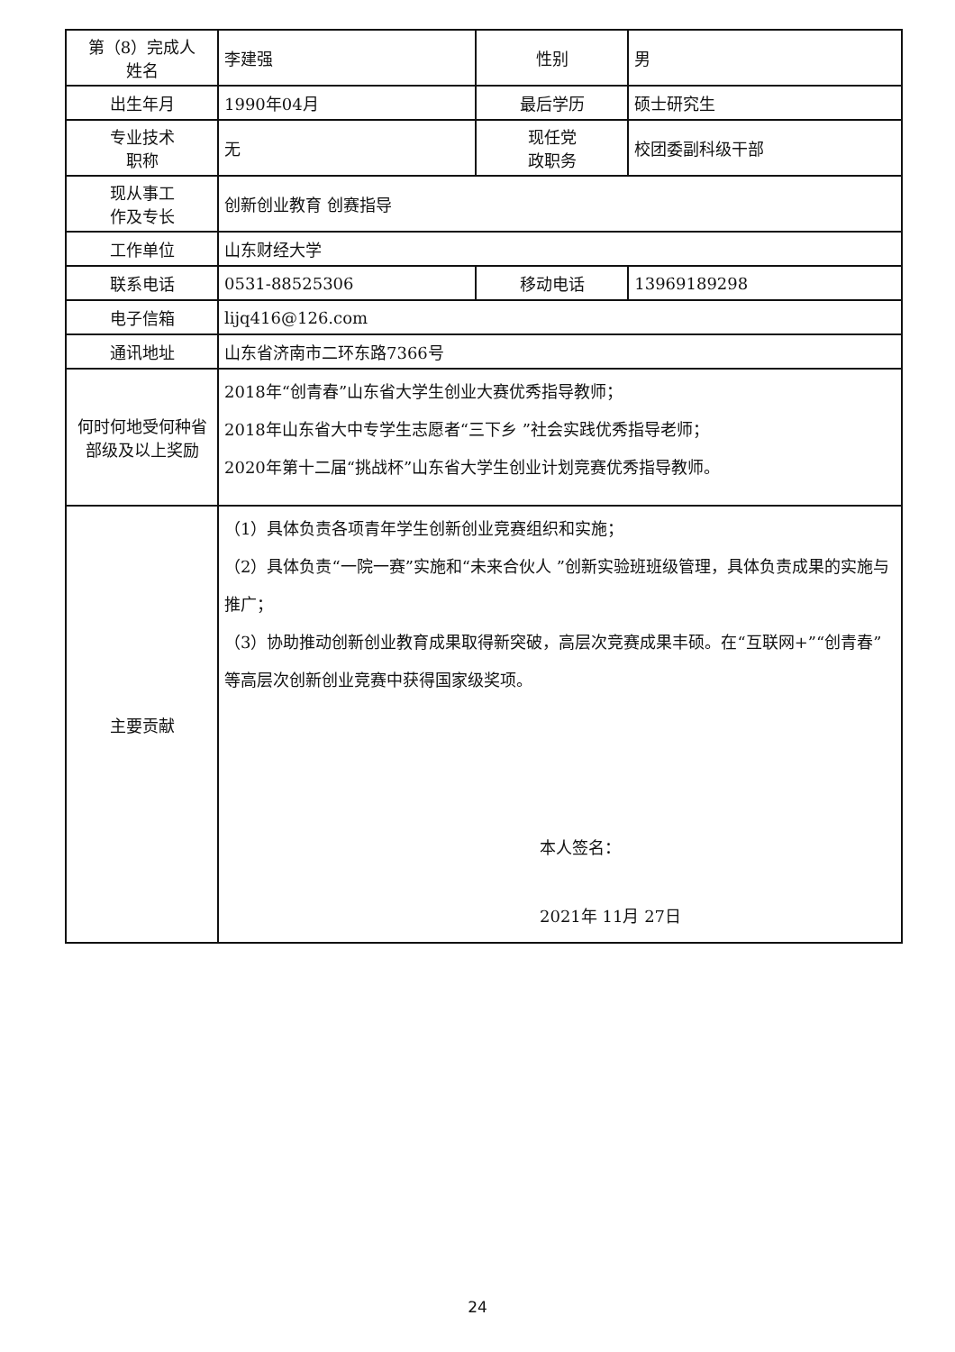| 第（8）完成人 姓名 | 李建强 | 性别 | 男 |
| 出生年月 | 1990年04月 | 最后学历 | 硕士研究生 |
| 专业技术 职称 | 无 | 现任党 政职务 | 校团委副科级干部 |
| 现从事工 作及专长 | 创新创业教育 创赛指导 | | |
| 工作单位 | 山东财经大学 | | |
| 联系电话 | 0531-88525306 | 移动电话 | 13969189298 |
| 电子信箱 | lijq416@126.com | | |
| 通讯地址 | 山东省济南市二环东路7366号 | | |
| 何时何地受何种省部级及以上奖励 | 2018年“创青春”山东省大学生创业大赛优秀指导教师； 2018年山东省大中专学生志愿者“三下乡 ”社会实践优秀指导老师； 2020年第十二届“挑战杯”山东省大学生创业计划竞赛优秀指导教师。 | | |
| 主要贡献 | （1）具体负责各项青年学生创新创业竞赛组织和实施； （2）具体负责“一院一赛”实施和“未来合伙人 ”创新实验班班级管理，具体负责成果的实施与推广； （3）协助推动创新创业教育成果取得新突破，高层次竞赛成果丰硕。在“互联网+”“创青春”等高层次创新创业竞赛中获得国家级奖项。 本人签名： 2021年 11月 27日 | | |
24